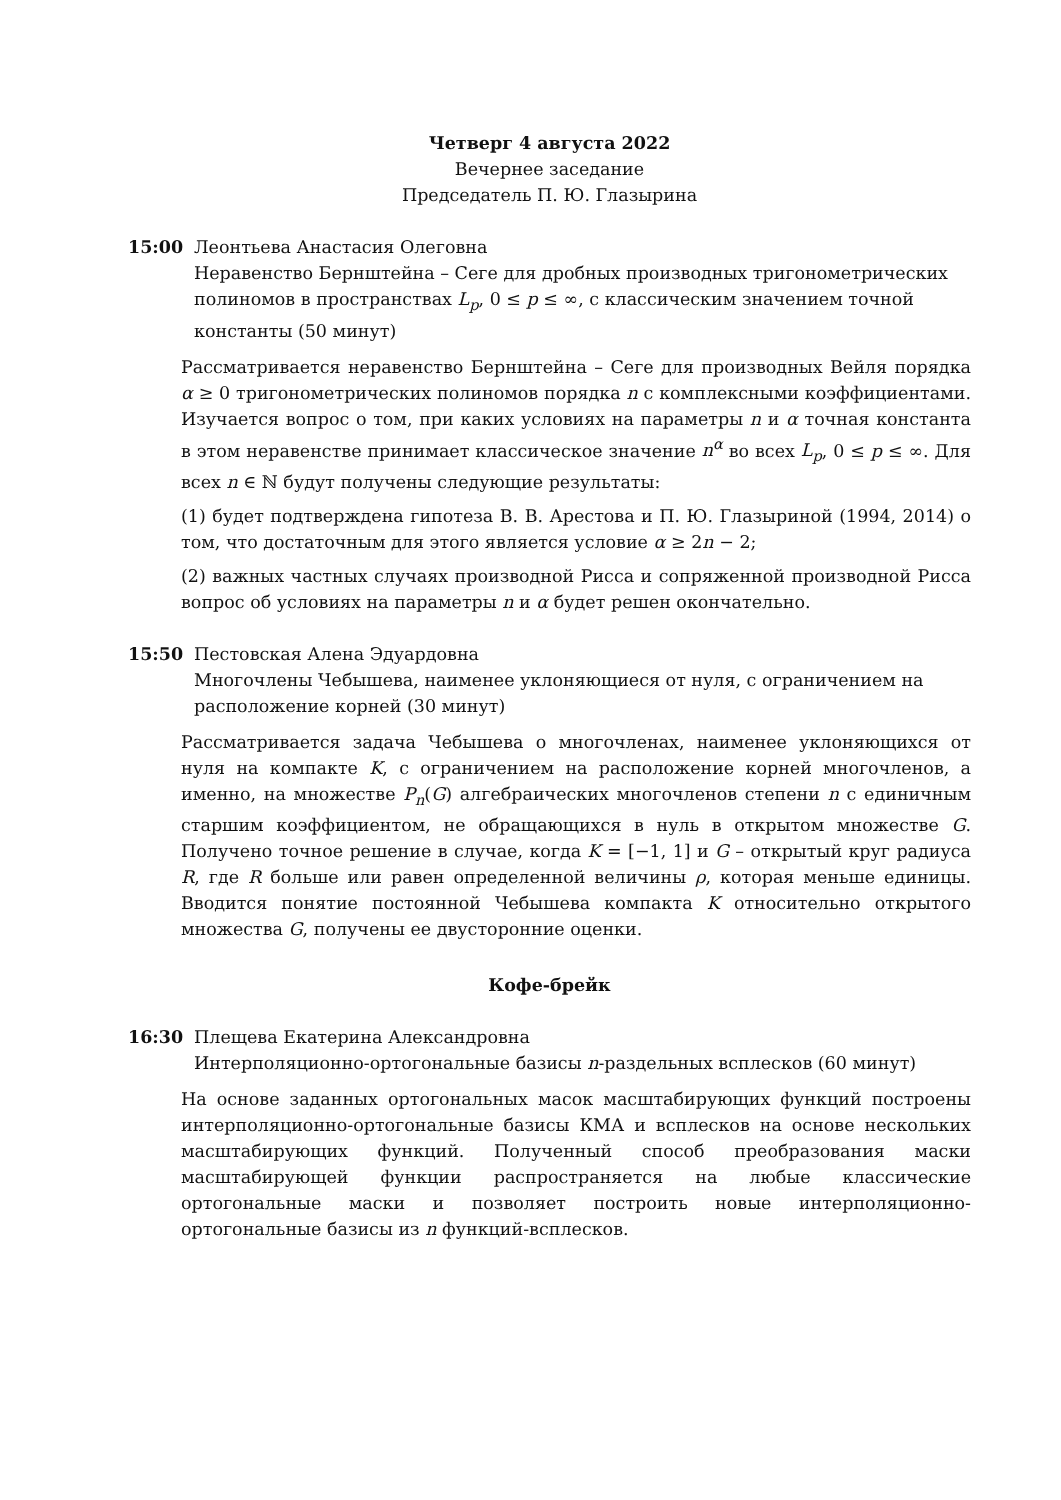Четверг 4 августа 2022
Вечернее заседание
Председатель П. Ю. Глазырина
15:00 Леонтьева Анастасия Олеговна
Неравенство Бернштейна – Сеге для дробных производных тригонометрических полиномов в пространствах L<sub>p</sub>, 0 ≤ p ≤ ∞, с классическим значением точной константы (50 минут)
Рассматривается неравенство Бернштейна – Сеге для производных Вейля порядка α ≥ 0 тригонометрических полиномов порядка n с комплексными коэффициентами. Изучается вопрос о том, при каких условиях на параметры n и α точная константа в этом неравенстве принимает классическое значение n<sup>α</sup> во всех L<sub>p</sub>, 0 ≤ p ≤ ∞. Для всех n ∈ ℕ будут получены следующие результаты:
(1) будет подтверждена гипотеза В. В. Арестова и П. Ю. Глазыриной (1994, 2014) о том, что достаточным для этого является условие α ≥ 2n − 2;
(2) важных частных случаях производной Рисса и сопряженной производной Рисса вопрос об условиях на параметры n и α будет решен окончательно.
15:50 Пестовская Алена Эдуардовна
Многочлены Чебышева, наименее уклоняющиеся от нуля, с ограничением на расположение корней (30 минут)
Рассматривается задача Чебышева о многочленах, наименее уклоняющихся от нуля на компакте K, с ограничением на расположение корней многочленов, а именно, на множестве P<sub>n</sub>(G) алгебраических многочленов степени n с единичным старшим коэффициентом, не обращающихся в нуль в открытом множестве G. Получено точное решение в случае, когда K = [−1, 1] и G – открытый круг радиуса R, где R больше или равен определенной величины ρ, которая меньше единицы. Вводится понятие постоянной Чебышева компакта K относительно открытого множества G, получены ее двусторонние оценки.
Кофе-брейк
16:30 Плещева Екатерина Александровна
Интерполяционно-ортогональные базисы n-раздельных всплесков (60 минут)
На основе заданных ортогональных масок масштабирующих функций построены интерполяционно-ортогональные базисы КМА и всплесков на основе нескольких масштабирующих функций. Полученный способ преобразования маски масштабирующей функции распространяется на любые классические ортогональные маски и позволяет построить новые интерполяционно-ортогональные базисы из n функций-всплесков.